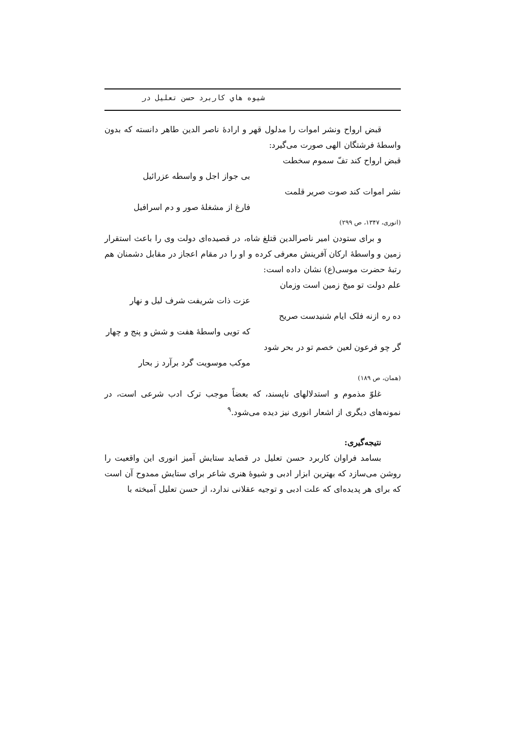شیوه هاي كاربرد حسن تعلیل در
قبض ارواح ونشر اموات را مدلول قهر و ارادهٔ ناصر الدین طاهر دانسته که بدون واسطهٔ فرشتگان الهی صورت می‌گیرد:
قبض ارواح کند تفّ سموم سخطت
بی جواز اجل و واسطه عزرائیل
نشر اموات کند صوت صریر قلمت
فارغ از مشغلهٔ صور و دم اسرافیل
(انوری، ۱۳۴۷، ص ۲۹۹)
و برای ستودن امیر ناصرالدین قتلغ شاه، در قصیده‌ای دولت وی را باعث استقرار زمین و واسطهٔ ارکان آفرینش معرفی کرده و او را در مقام اعجاز در مقابل دشمنان هم رتبهٔ حضرت موسی(ع) نشان داده است:
علم دولت تو میخ زمین است وزمان
عزت ذات شریفت شرف لیل و نهار
ده ره ازنه فلک ایام شنیدست صریح
که تویی واسطهٔ هفت و شش و پنج و چهار
گر چو فرعون لعین خصم تو در بحر شود
موکب موسویت گرد برآرد ز بحار
(همان، ص ۱۸۹)
غلوّ مذموم و استدلالهای ناپسند، که بعضاً موجب ترک ادب شرعی است، در نمونه‌های دیگری از اشعار انوری نیز دیده می‌شود.<sup>۹</sup>
نتیجه‌گیری:
بسامد فراوان کاربرد حسن تعلیل در قصاید ستایش آمیز انوری این واقعیت را روشن می‌سازد که بهترین ابزار ادبی و شیوهٔ هنری شاعر برای ستایش ممدوح آن است که برای هر پدیده‌ای که علت ادبی و توجیه عقلانی ندارد، از حسن تعلیل آمیخته با